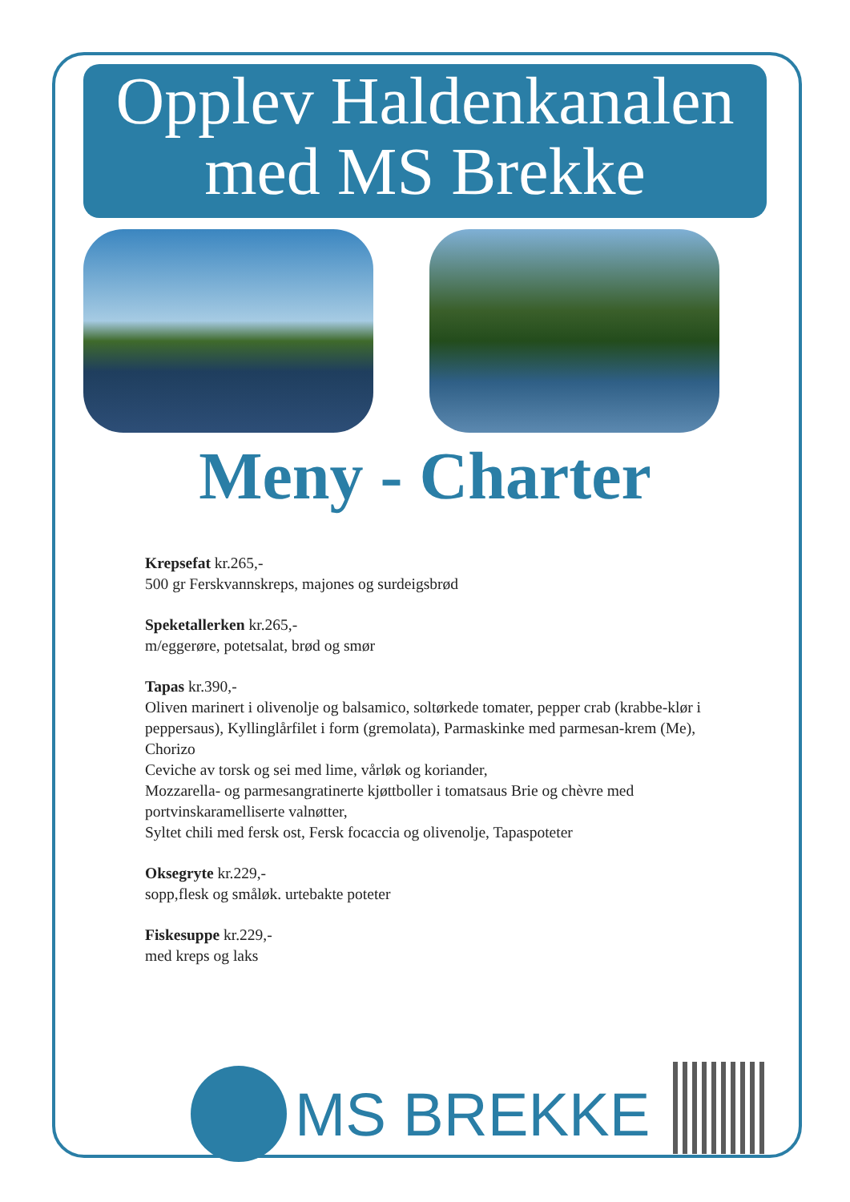Opplev Haldenkanalen
med MS Brekke
Meny - Charter
Krepsefat kr.265,-
500 gr Ferskvannskreps, majones og surdeigsbrød
Speketallerken kr.265,-
m/eggerøre, potetsalat, brød og smør
Tapas kr.390,-
Oliven marinert i olivenolje og balsamico, soltørkede tomater, pepper crab (krabbe-klør i peppersaus), Kyllinglårfilet i form (gremolata), Parmaskinke med parmesan-krem (Me), Chorizo
Ceviche av torsk og sei med lime, vårløk og koriander,
Mozzarella- og parmesangratinerte kjøttboller i tomatsaus Brie og chèvre med portvinskaramelliserte valnøtter,
Syltet chili med fersk ost, Fersk focaccia og olivenolje, Tapaspoteter
Oksegryte kr.229,-
sopp,flesk og småløk. urtebakte poteter
Fiskesuppe kr.229,-
med kreps og laks
MS BREKKE